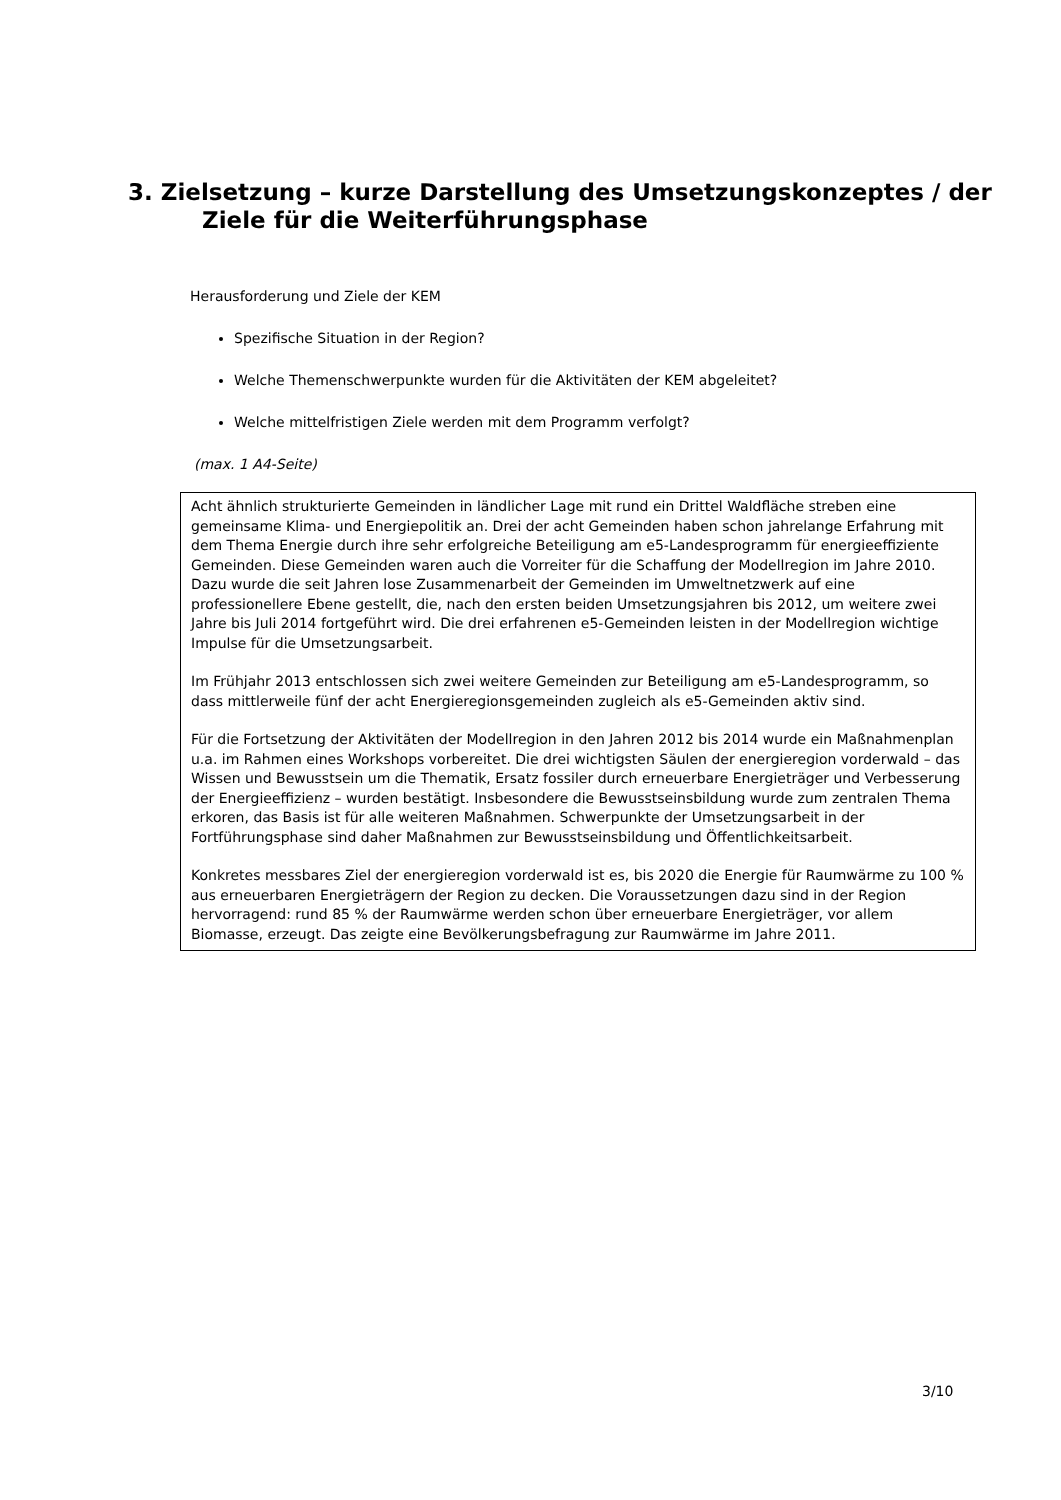3. Zielsetzung – kurze Darstellung des Umsetzungskonzeptes / der Ziele für die Weiterführungsphase
Herausforderung und Ziele der KEM
Spezifische Situation in der Region?
Welche Themenschwerpunkte wurden für die Aktivitäten der KEM abgeleitet?
Welche mittelfristigen Ziele werden mit dem Programm verfolgt?
(max. 1 A4-Seite)
Acht ähnlich strukturierte Gemeinden in ländlicher Lage mit rund ein Drittel Waldfläche streben eine gemeinsame Klima- und Energiepolitik an. Drei der acht Gemeinden haben schon jahrelange Erfahrung mit dem Thema Energie durch ihre sehr erfolgreiche Beteiligung am e5-Landesprogramm für energieeffiziente Gemeinden. Diese Gemeinden waren auch die Vorreiter für die Schaffung der Modellregion im Jahre 2010. Dazu wurde die seit Jahren lose Zusammenarbeit der Gemeinden im Umweltnetzwerk auf eine professionellere Ebene gestellt, die, nach den ersten beiden Umsetzungsjahren bis 2012, um weitere zwei Jahre bis Juli 2014 fortgeführt wird. Die drei erfahrenen e5-Gemeinden leisten in der Modellregion wichtige Impulse für die Umsetzungsarbeit.
Im Frühjahr 2013 entschlossen sich zwei weitere Gemeinden zur Beteiligung am e5-Landesprogramm, so dass mittlerweile fünf der acht Energieregionsgemeinden zugleich als e5-Gemeinden aktiv sind.
Für die Fortsetzung der Aktivitäten der Modellregion in den Jahren 2012 bis 2014 wurde ein Maßnahmenplan u.a. im Rahmen eines Workshops vorbereitet. Die drei wichtigsten Säulen der energieregion vorderwald – das Wissen und Bewusstsein um die Thematik, Ersatz fossiler durch erneuerbare Energieträger und Verbesserung der Energieeffizienz – wurden bestätigt. Insbesondere die Bewusstseinsbildung wurde zum zentralen Thema erkoren, das Basis ist für alle weiteren Maßnahmen. Schwerpunkte der Umsetzungsarbeit in der Fortführungsphase sind daher Maßnahmen zur Bewusstseinsbildung und Öffentlichkeitsarbeit.
Konkretes messbares Ziel der energieregion vorderwald ist es, bis 2020 die Energie für Raumwärme zu 100 % aus erneuerbaren Energieträgern der Region zu decken. Die Voraussetzungen dazu sind in der Region hervorragend: rund 85 % der Raumwärme werden schon über erneuerbare Energieträger, vor allem Biomasse, erzeugt. Das zeigte eine Bevölkerungsbefragung zur Raumwärme im Jahre 2011.
3/10